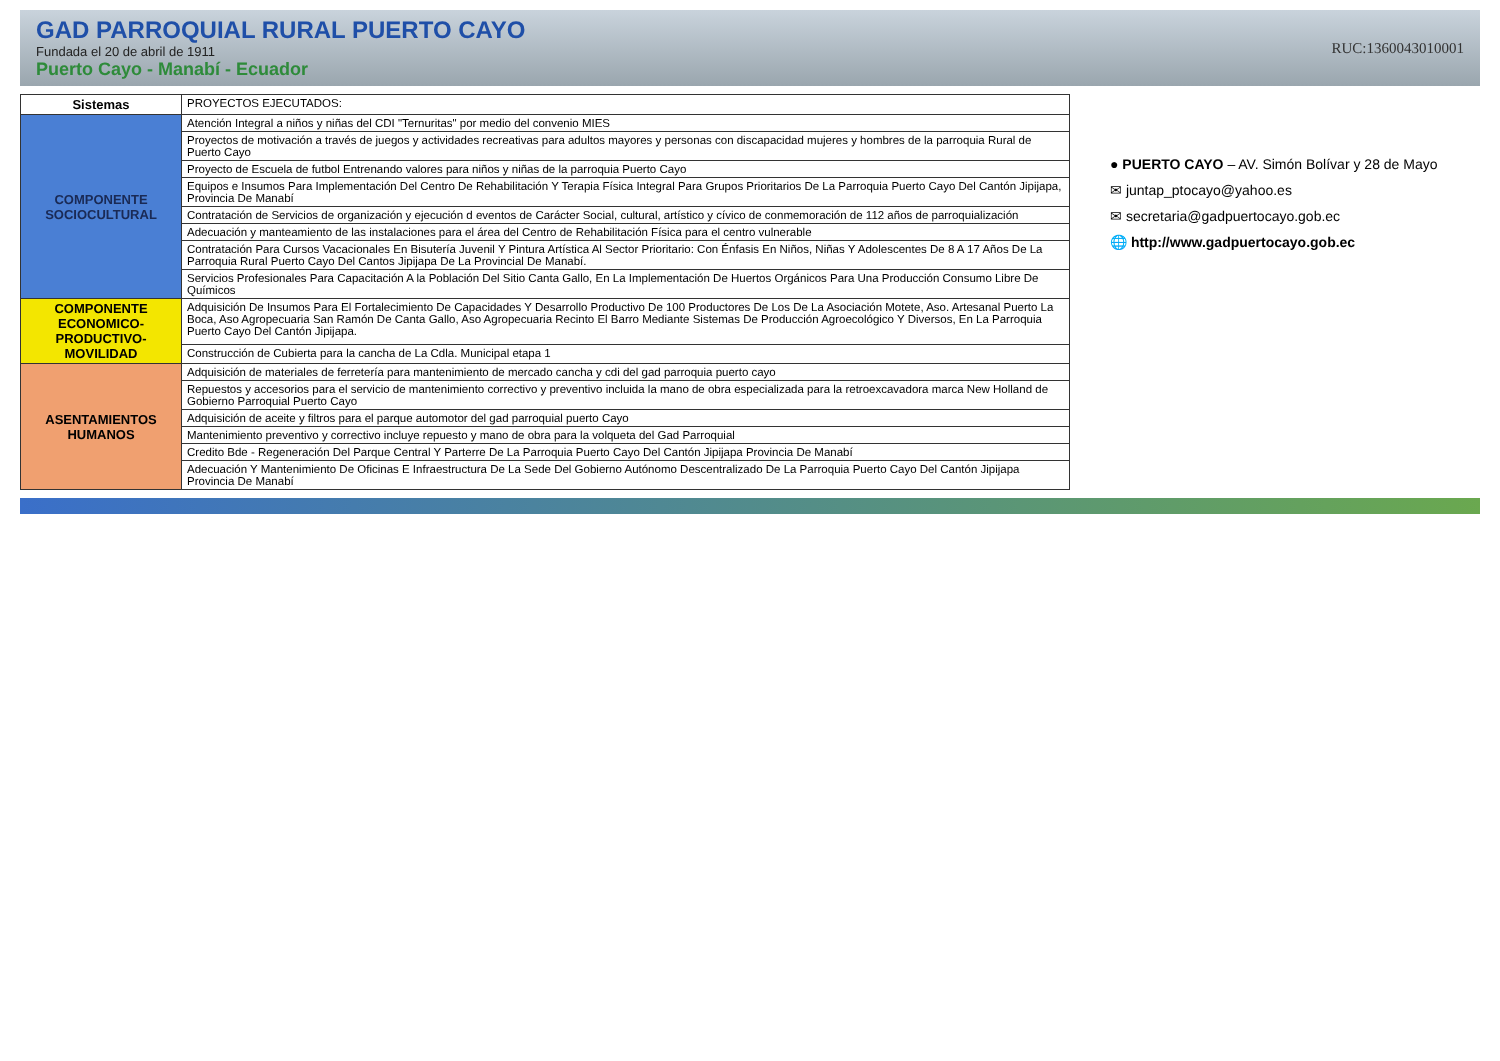GAD PARROQUIAL RURAL PUERTO CAYO
Fundada el 20 de abril de 1911
Puerto Cayo - Manabí - Ecuador
RUC:1360043010001
| Sistemas | PROYECTOS EJECUTADOS: |
| --- | --- |
| COMPONENTE SOCIOCULTURAL | Atención Integral a niños y niñas del CDI "Ternuritas" por medio del convenio MIES |
| | Proyectos de motivación a través de juegos y actividades recreativas para adultos mayores y personas con discapacidad mujeres y hombres de la parroquia Rural de Puerto Cayo |
| | Proyecto de Escuela de futbol Entrenando valores para niños y niñas de la parroquia Puerto Cayo |
| | Equipos e Insumos Para Implementación Del Centro De Rehabilitación Y Terapia Física Integral Para Grupos Prioritarios De La Parroquia Puerto Cayo Del Cantón Jipijapa, Provincia De Manabí |
| | Contratación de Servicios de organización y ejecución d eventos de Carácter Social, cultural, artístico y cívico de conmemoración de 112 años de parroquialización |
| | Adecuación y manteamiento de las instalaciones para el área del Centro de Rehabilitación Física para el centro vulnerable |
| | Contratación Para Cursos Vacacionales En Bisutería Juvenil Y Pintura Artística Al Sector Prioritario: Con Énfasis En Niños, Niñas Y Adolescentes De 8 A 17 Años De La Parroquia Rural Puerto Cayo Del Cantos Jipijapa De La Provincial De Manabí. |
| | Servicios Profesionales Para Capacitación A la Población Del Sitio Canta Gallo, En La Implementación De Huertos Orgánicos Para Una Producción Consumo Libre De Químicos |
| COMPONENTE ECONOMICO-PRODUCTIVO-MOVILIDAD | Adquisición De Insumos Para El Fortalecimiento De Capacidades Y Desarrollo Productivo De 100 Productores De Los De La Asociación Motete, Aso. Artesanal Puerto La Boca, Aso Agropecuaria San Ramón De Canta Gallo, Aso Agropecuaria Recinto El Barro Mediante Sistemas De Producción Agroecológico Y Diversos, En La Parroquia Puerto Cayo Del Cantón Jipijapa. |
| | Construcción de Cubierta para la cancha de La Cdla. Municipal etapa 1 |
| ASENTAMIENTOS HUMANOS | Adquisición de materiales de ferretería para mantenimiento de mercado cancha y cdi del gad parroquia puerto cayo |
| | Repuestos y accesorios para el servicio de mantenimiento correctivo y preventivo incluida la mano de obra especializada para la retroexcavadora marca New Holland de Gobierno Parroquial Puerto Cayo |
| | Adquisición de aceite y filtros para el parque automotor del gad parroquial puerto Cayo |
| | Mantenimiento preventivo y correctivo incluye repuesto y mano de obra para la volqueta del Gad Parroquial |
| | Credito Bde - Regeneración Del Parque Central Y Parterre De La Parroquia Puerto Cayo Del Cantón Jipijapa Provincia De Manabí |
| | Adecuación Y Mantenimiento De Oficinas E Infraestructura De La Sede Del Gobierno Autónomo Descentralizado De La Parroquia Puerto Cayo Del Cantón Jipijapa Provincia De Manabí |
● PUERTO CAYO – AV. Simón Bolívar y 28 de Mayo
✉ juntap_ptocayo@yahoo.es
✉ secretaria@gadpuertocayo.gob.ec
🌐 http://www.gadpuertocayo.gob.ec